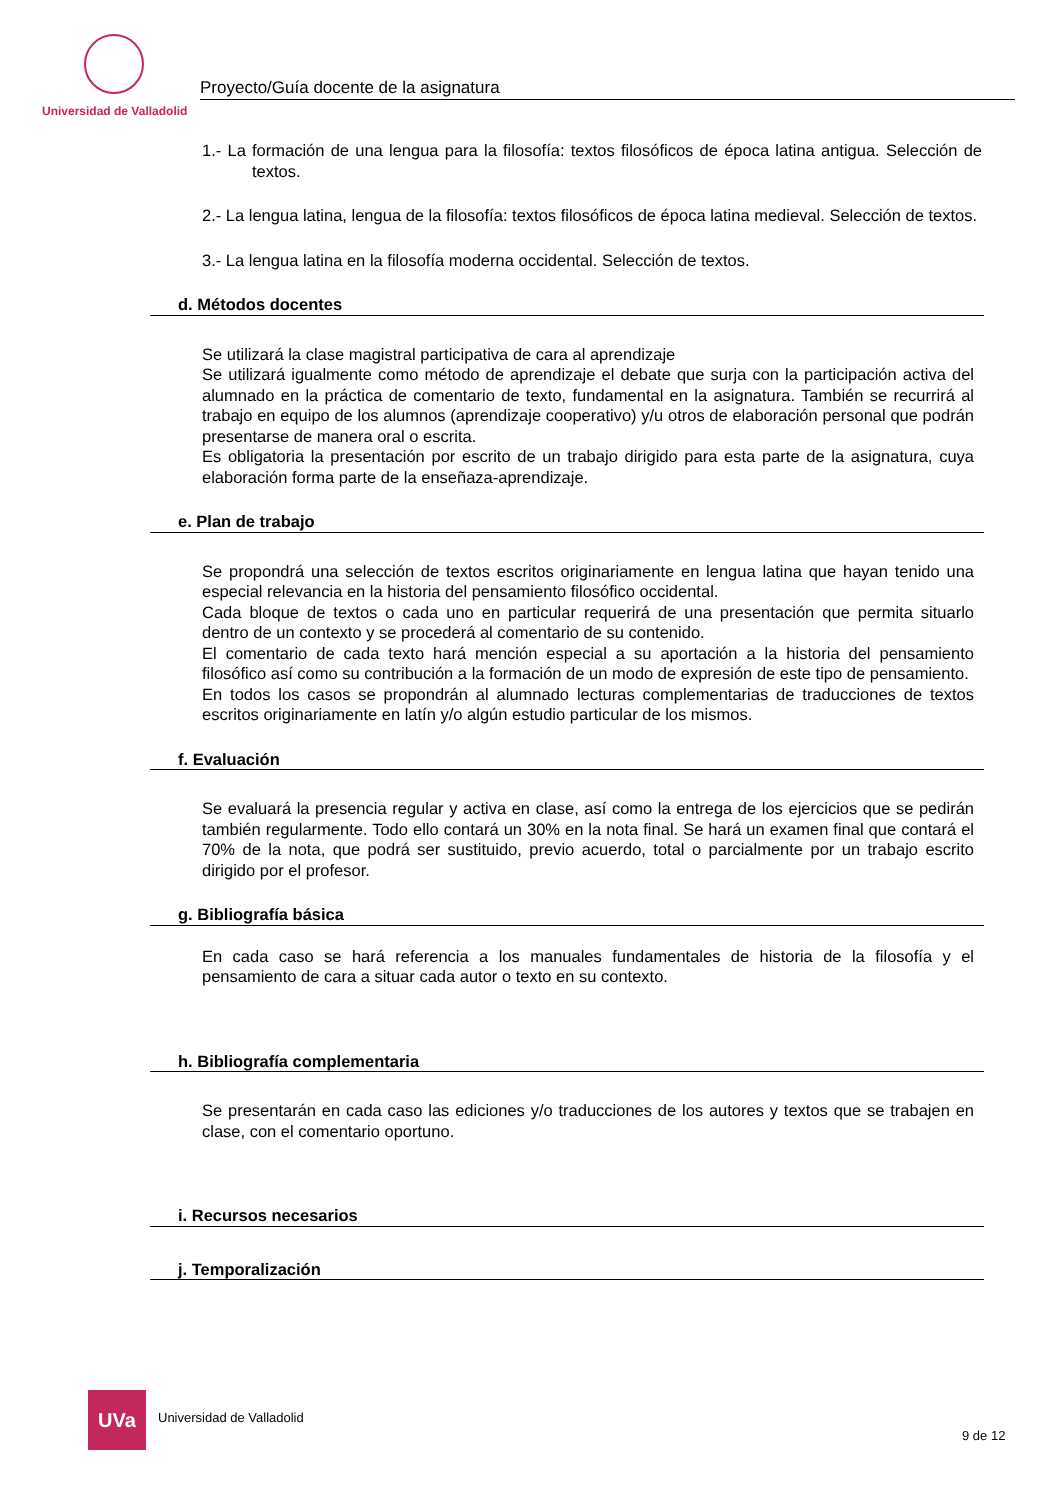Universidad de Valladolid
Proyecto/Guía docente de la asignatura
1.- La formación de una lengua para la filosofía: textos filosóficos de época latina antigua. Selección de textos.
2.- La lengua latina, lengua de la filosofía: textos filosóficos de época latina medieval. Selección de textos.
3.- La lengua latina en la filosofía moderna occidental. Selección de textos.
d. Métodos docentes
Se utilizará la clase magistral participativa de cara al aprendizaje
Se utilizará igualmente como método de aprendizaje el debate que surja con la participación activa del alumnado en la práctica de comentario de texto, fundamental en la asignatura. También se recurrirá al trabajo en equipo de los alumnos (aprendizaje cooperativo) y/u otros de elaboración personal que podrán presentarse de manera oral o escrita.
Es obligatoria la presentación por escrito de un trabajo dirigido para esta parte de la asignatura, cuya elaboración forma parte de la enseñaza-aprendizaje.
e. Plan de trabajo
Se propondrá una selección de textos escritos originariamente en lengua latina que hayan tenido una especial relevancia en la historia del pensamiento filosófico occidental.
Cada bloque de textos o cada uno en particular requerirá de una presentación que permita situarlo dentro de un contexto y se procederá al comentario de su contenido.
El comentario de cada texto hará mención especial a su aportación a la historia del pensamiento filosófico así como su contribución a la formación de un modo de expresión de este tipo de pensamiento.
En todos los casos se propondrán al alumnado lecturas complementarias de traducciones de textos escritos originariamente en latín y/o algún estudio particular de los mismos.
f. Evaluación
Se evaluará la presencia regular y activa en clase, así como la entrega de los ejercicios que se pedirán también regularmente. Todo ello contará un 30% en la nota final. Se hará un examen final que contará el 70% de la nota, que podrá ser sustituido, previo acuerdo, total o parcialmente por un trabajo escrito dirigido por el profesor.
g. Bibliografía básica
En cada caso se hará referencia a los manuales fundamentales de historia de la filosofía y el pensamiento de cara a situar cada autor o texto en su contexto.
h. Bibliografía complementaria
Se presentarán en cada caso las ediciones y/o traducciones de los autores y textos que se trabajen en clase, con el comentario oportuno.
i. Recursos necesarios
j. Temporalización
UVa
Universidad de Valladolid
9 de 12